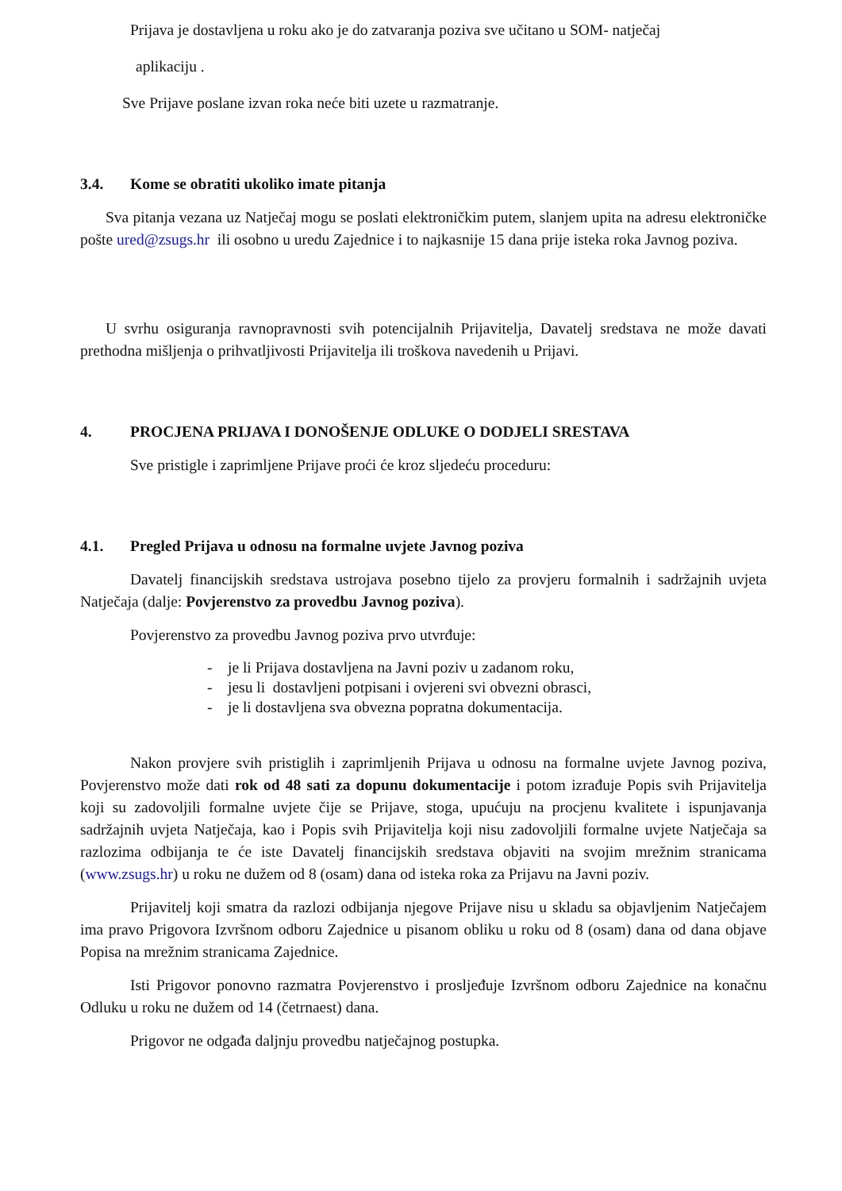Prijava je dostavljena u roku ako je do zatvaranja poziva sve učitano u SOM- natječaj
aplikaciju .
Sve Prijave poslane izvan roka neće biti uzete u razmatranje.
3.4. Kome se obratiti ukoliko imate pitanja
Sva pitanja vezana uz Natječaj mogu se poslati elektroničkim putem, slanjem upita na adresu elektroničke pošte ured@zsugs.hr ili osobno u uredu Zajednice i to najkasnije 15 dana prije isteka roka Javnog poziva.
U svrhu osiguranja ravnopravnosti svih potencijalnih Prijavitelja, Davatelj sredstava ne može davati prethodna mišljenja o prihvatljivosti Prijavitelja ili troškova navedenih u Prijavi.
4. PROCJENA PRIJAVA I DONOŠENJE ODLUKE O DODJELI SRESTAVA
Sve pristigle i zaprimljene Prijave proći će kroz sljedeću proceduru:
4.1. Pregled Prijava u odnosu na formalne uvjete Javnog poziva
Davatelj financijskih sredstava ustrojava posebno tijelo za provjeru formalnih i sadržajnih uvjeta Natječaja (dalje: Povjerenstvo za provedbu Javnog poziva).
Povjerenstvo za provedbu Javnog poziva prvo utvrđuje:
- je li Prijava dostavljena na Javni poziv u zadanom roku,
- jesu li dostavljeni potpisani i ovjereni svi obvezni obrasci,
- je li dostavljena sva obvezna popratna dokumentacija.
Nakon provjere svih pristiglih i zaprimljenih Prijava u odnosu na formalne uvjete Javnog poziva, Povjerenstvo može dati rok od 48 sati za dopunu dokumentacije i potom izrađuje Popis svih Prijavitelja koji su zadovoljili formalne uvjete čije se Prijave, stoga, upućuju na procjenu kvalitete i ispunjavanja sadržajnih uvjeta Natječaja, kao i Popis svih Prijavitelja koji nisu zadovoljili formalne uvjete Natječaja sa razlozima odbijanja te će iste Davatelj financijskih sredstava objaviti na svojim mrežnim stranicama (www.zsugs.hr) u roku ne dužem od 8 (osam) dana od isteka roka za Prijavu na Javni poziv.
Prijavitelj koji smatra da razlozi odbijanja njegove Prijave nisu u skladu sa objavljenim Natječajem ima pravo Prigovora Izvršnom odboru Zajednice u pisanom obliku u roku od 8 (osam) dana od dana objave Popisa na mrežnim stranicama Zajednice.
Isti Prigovor ponovno razmatra Povjerenstvo i prosljeđuje Izvršnom odboru Zajednice na konačnu Odluku u roku ne dužem od 14 (četrnaest) dana.
Prigovor ne odgađa daljnju provedbu natječajnog postupka.